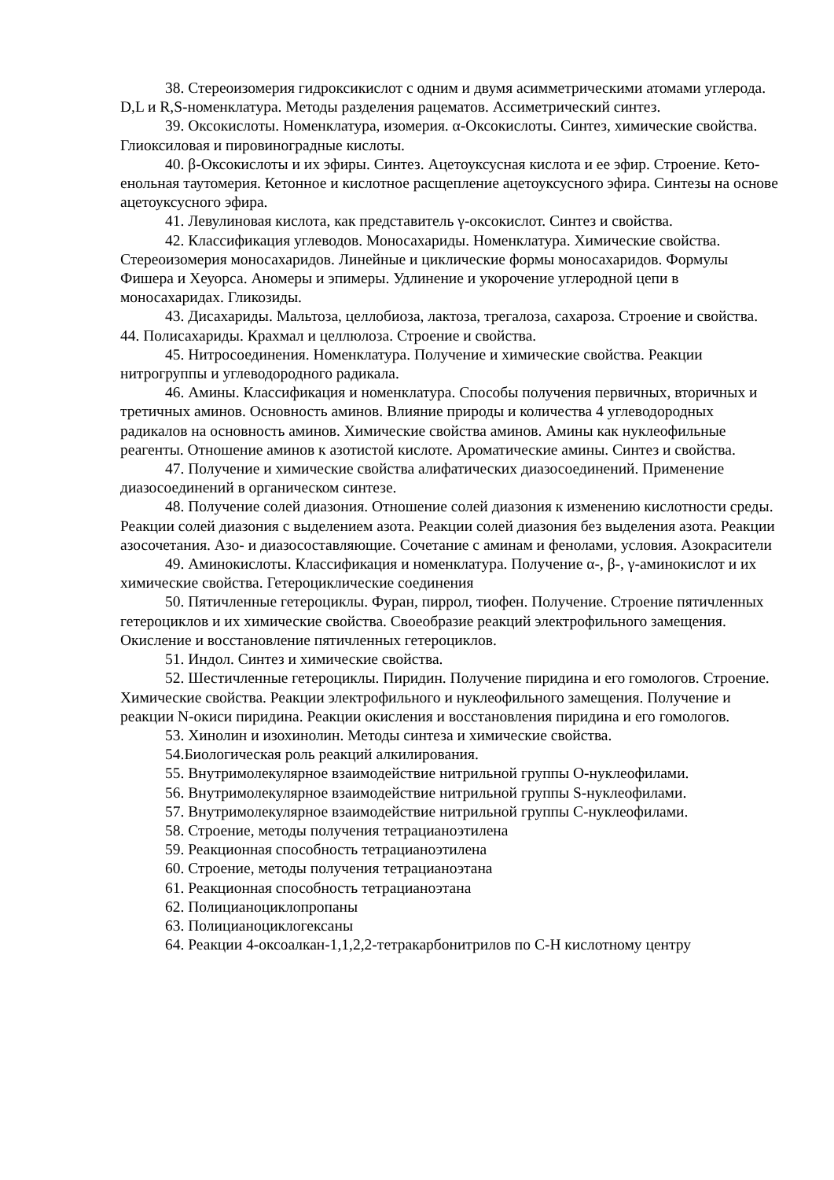38. Стереоизомерия гидроксикислот с одним и двумя асимметрическими атомами углерода. D,L и R,S-номенклатура. Методы разделения рацематов. Ассиметрический синтез.
39. Оксокислоты. Номенклатура, изомерия. α-Оксокислоты. Синтез, химические свойства. Глиоксиловая и пировиноградные кислоты.
40. β-Оксокислоты и их эфиры. Синтез. Ацетоуксусная кислота и ее эфир. Строение. Кето-енольная таутомерия. Кетонное и кислотное расщепление ацетоуксусного эфира. Синтезы на основе ацетоуксусного эфира.
41. Левулиновая кислота, как представитель γ-оксокислот. Синтез и свойства.
42. Классификация углеводов. Моносахариды. Номенклатура. Химические свойства. Стереоизомерия моносахаридов. Линейные и циклические формы моносахаридов. Формулы Фишера и Хеуорса. Аномеры и эпимеры. Удлинение и укорочение углеродной цепи в моносахаридах. Гликозиды.
43. Дисахариды. Мальтоза, целлобиоза, лактоза, трегалоза, сахароза. Строение и свойства. 44. Полисахариды. Крахмал и целлюлоза. Строение и свойства.
45. Нитросоединения. Номенклатура. Получение и химические свойства. Реакции нитрогруппы и углеводородного радикала.
46. Амины. Классификация и номенклатура. Способы получения первичных, вторичных и третичных аминов. Основность аминов. Влияние природы и количества 4 углеводородных радикалов на основность аминов. Химические свойства аминов. Амины как нуклеофильные реагенты. Отношение аминов к азотистой кислоте. Ароматические амины. Синтез и свойства.
47. Получение и химические свойства алифатических диазосоединений. Применение диазосоединений в органическом синтезе.
48. Получение солей диазония. Отношение солей диазония к изменению кислотности среды. Реакции солей диазония с выделением азота. Реакции солей диазония без выделения азота. Реакции азосочетания. Азо- и диазосоставляющие. Сочетание с аминам и фенолами, условия. Азокрасители
49. Аминокислоты. Классификация и номенклатура. Получение α-, β-, γ-аминокислот и их химические свойства. Гетероциклические соединения
50. Пятичленные гетероциклы. Фуран, пиррол, тиофен. Получение. Строение пятичленных гетероциклов и их химические свойства. Своеобразие реакций электрофильного замещения. Окисление и восстановление пятичленных гетероциклов.
51. Индол. Синтез и химические свойства.
52. Шестичленные гетероциклы. Пиридин. Получение пиридина и его гомологов. Строение. Химические свойства. Реакции электрофильного и нуклеофильного замещения. Получение и реакции N-окиси пиридина. Реакции окисления и восстановления пиридина и его гомологов.
53. Хинолин и изохинолин. Методы синтеза и химические свойства.
54.Биологическая роль реакций алкилирования.
55. Внутримолекулярное взаимодействие нитрильной группы О-нуклеофилами.
56. Внутримолекулярное взаимодействие нитрильной группы S-нуклеофилами.
57. Внутримолекулярное взаимодействие нитрильной группы С-нуклеофилами.
58. Строение, методы получения тетрацианоэтилена
59. Реакционная способность тетрацианоэтилена
60. Строение, методы получения тетрацианоэтана
61. Реакционная способность тетрацианоэтана
62. Полицианоциклопропаны
63. Полицианоциклогексаны
64. Реакции 4-оксоалкан-1,1,2,2-тетракарбонитрилов по С-Н кислотному центру